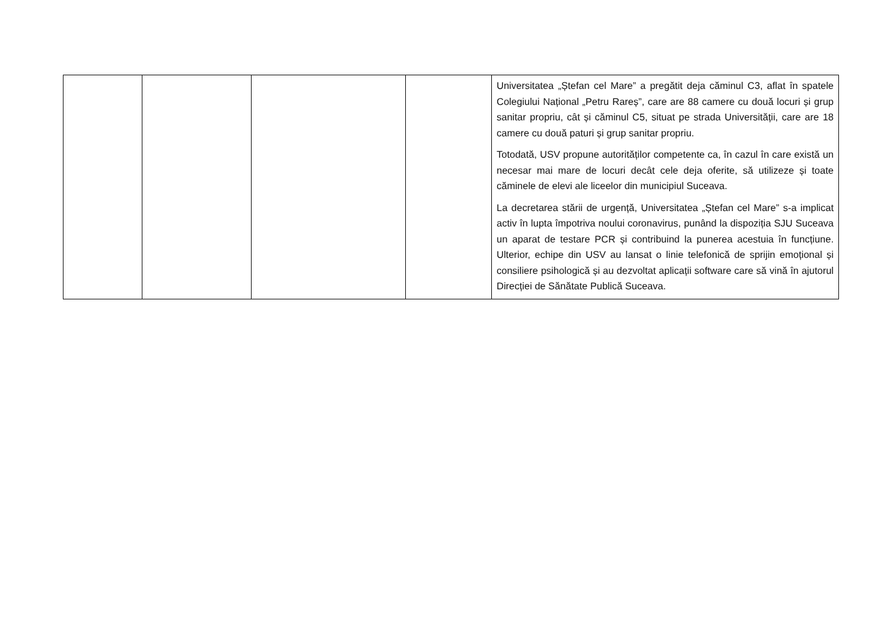| | | | | Universitatea „Ștefan cel Mare” a pregătit deja căminul C3, aflat în spatele Colegiului Național „Petru Rareș”, care are 88 camere cu două locuri și grup sanitar propriu, cât și căminul C5, situat pe strada Universității, care are 18 camere cu două paturi și grup sanitar propriu. Totodată, USV propune autorităților competente ca, în cazul în care există un necesar mai mare de locuri decât cele deja oferite, să utilizeze și toate căminele de elevi ale liceelor din municipiul Suceava. La decretarea stării de urgență, Universitatea „Ștefan cel Mare” s-a implicat activ în lupta împotriva noului coronavirus, punând la dispoziția SJU Suceava un aparat de testare PCR și contribuind la punerea acestuia în funcțiune. Ulterior, echipe din USV au lansat o linie telefonică de sprijin emoțional și consiliere psihologică și au dezvoltat aplicații software care să vină în ajutorul Direcției de Sănătate Publică Suceava. |